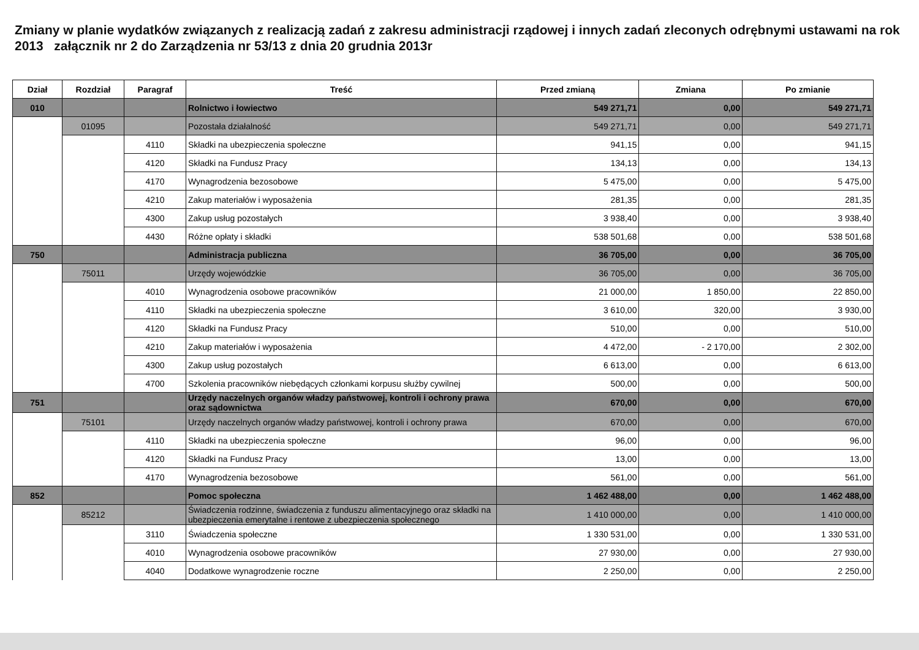Zmiany w planie wydatków związanych z realizacją zadań z zakresu administracji rządowej i innych zadań zleconych odrębnymi ustawami na rok 2013 załącznik nr 2 do Zarządzenia nr 53/13 z dnia 20 grudnia 2013r
| Dział | Rozdział | Paragraf | Treść | Przed zmianą | Zmiana | Po zmianie |
| --- | --- | --- | --- | --- | --- | --- |
| 010 | | | Rolnictwo i łowiectwo | 549 271,71 | 0,00 | 549 271,71 |
| | 01095 | | Pozostała działalność | 549 271,71 | 0,00 | 549 271,71 |
| | | 4110 | Składki na ubezpieczenia społeczne | 941,15 | 0,00 | 941,15 |
| | | 4120 | Składki na Fundusz Pracy | 134,13 | 0,00 | 134,13 |
| | | 4170 | Wynagrodzenia bezosobowe | 5 475,00 | 0,00 | 5 475,00 |
| | | 4210 | Zakup materiałów i wyposażenia | 281,35 | 0,00 | 281,35 |
| | | 4300 | Zakup usług pozostałych | 3 938,40 | 0,00 | 3 938,40 |
| | | 4430 | Różne opłaty i składki | 538 501,68 | 0,00 | 538 501,68 |
| 750 | | | Administracja publiczna | 36 705,00 | 0,00 | 36 705,00 |
| | 75011 | | Urzędy wojewódzkie | 36 705,00 | 0,00 | 36 705,00 |
| | | 4010 | Wynagrodzenia osobowe pracowników | 21 000,00 | 1 850,00 | 22 850,00 |
| | | 4110 | Składki na ubezpieczenia społeczne | 3 610,00 | 320,00 | 3 930,00 |
| | | 4120 | Składki na Fundusz Pracy | 510,00 | 0,00 | 510,00 |
| | | 4210 | Zakup materiałów i wyposażenia | 4 472,00 | - 2 170,00 | 2 302,00 |
| | | 4300 | Zakup usług pozostałych | 6 613,00 | 0,00 | 6 613,00 |
| | | 4700 | Szkolenia pracowników niebędących członkami korpusu służby cywilnej | 500,00 | 0,00 | 500,00 |
| 751 | | | Urzędy naczelnych organów władzy państwowej, kontroli i ochrony prawa oraz sądownictwa | 670,00 | 0,00 | 670,00 |
| | 75101 | | Urzędy naczelnych organów władzy państwowej, kontroli i ochrony prawa | 670,00 | 0,00 | 670,00 |
| | | 4110 | Składki na ubezpieczenia społeczne | 96,00 | 0,00 | 96,00 |
| | | 4120 | Składki na Fundusz Pracy | 13,00 | 0,00 | 13,00 |
| | | 4170 | Wynagrodzenia bezosobowe | 561,00 | 0,00 | 561,00 |
| 852 | | | Pomoc społeczna | 1 462 488,00 | 0,00 | 1 462 488,00 |
| | 85212 | | Świadczenia rodzinne, świadczenia z funduszu alimentacyjnego oraz składki na ubezpieczenia emerytalne i rentowe z ubezpieczenia społecznego | 1 410 000,00 | 0,00 | 1 410 000,00 |
| | | 3110 | Świadczenia społeczne | 1 330 531,00 | 0,00 | 1 330 531,00 |
| | | 4010 | Wynagrodzenia osobowe pracowników | 27 930,00 | 0,00 | 27 930,00 |
| | | 4040 | Dodatkowe wynagrodzenie roczne | 2 250,00 | 0,00 | 2 250,00 |